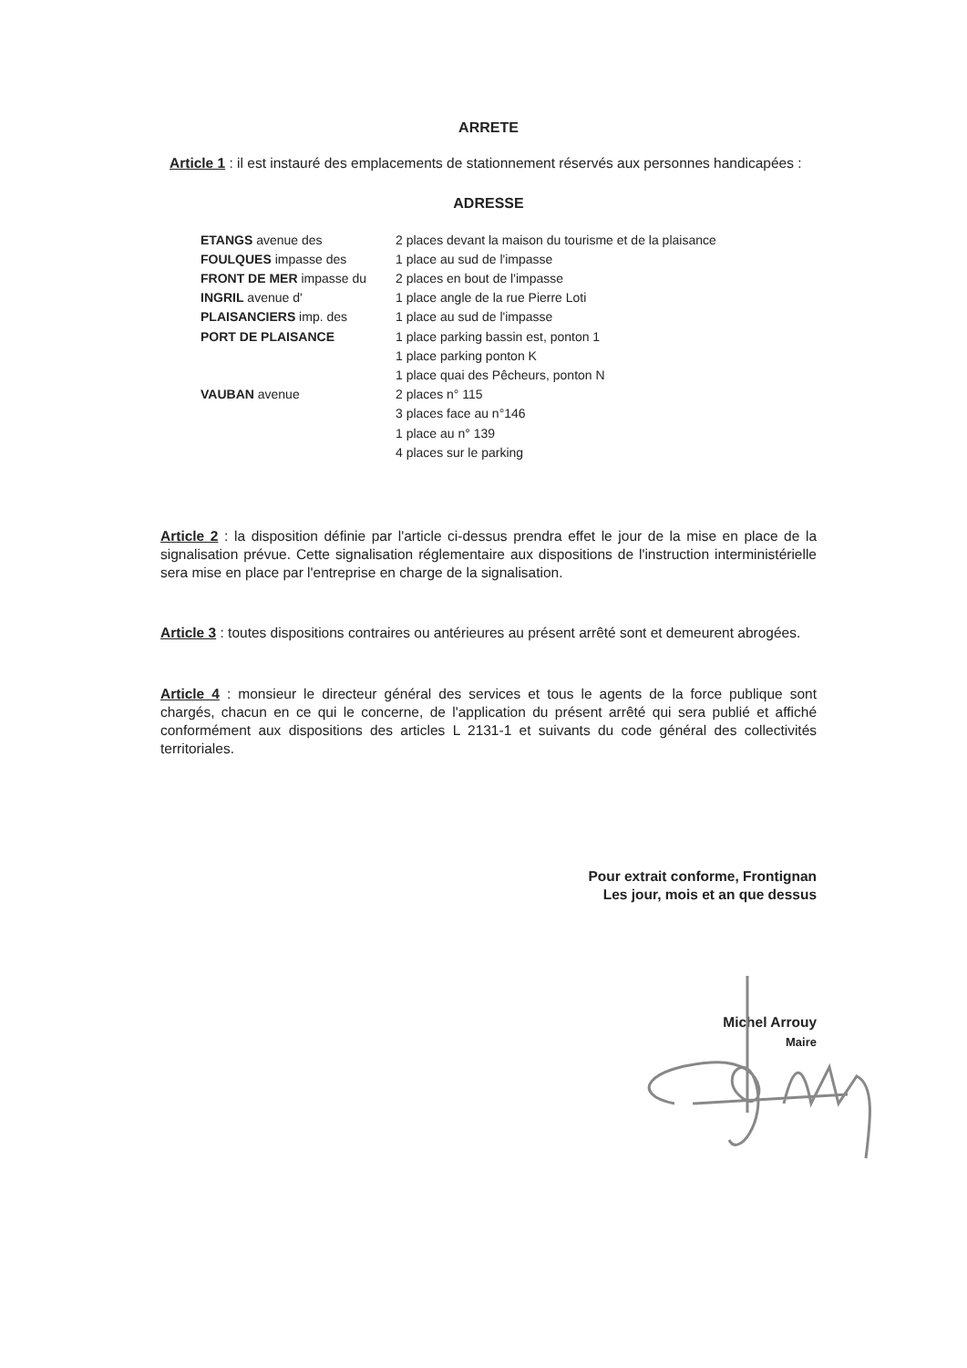ARRETE
Article 1 : il est instauré des emplacements de stationnement réservés aux personnes handicapées :
ADRESSE
| ETANGS avenue des | 2 places devant la maison du tourisme et de la plaisance |
| FOULQUES impasse des | 1 place au sud de l'impasse |
| FRONT DE MER impasse du | 2 places en bout de l'impasse |
| INGRIL avenue d' | 1 place angle de la rue Pierre Loti |
| PLAISANCIERS imp. des | 1 place au sud de l'impasse |
| PORT DE PLAISANCE | 1 place parking bassin est, ponton 1 |
| | 1 place parking ponton K |
| | 1 place quai des Pêcheurs, ponton N |
| VAUBAN avenue | 2 places n° 115 |
| | 3 places face au n°146 |
| | 1 place au n° 139 |
| | 4 places sur le parking |
Article 2 : la disposition définie par l'article ci-dessus prendra effet le jour de la mise en place de la signalisation prévue. Cette signalisation réglementaire aux dispositions de l'instruction interministérielle sera mise en place par l'entreprise en charge de la signalisation.
Article 3 : toutes dispositions contraires ou antérieures au présent arrêté sont et demeurent abrogées.
Article 4 : monsieur le directeur général des services et tous le agents de la force publique sont chargés, chacun en ce qui le concerne, de l'application du présent arrêté qui sera publié et affiché conformément aux dispositions des articles L 2131-1 et suivants du code général des collectivités territoriales.
Pour extrait conforme, Frontignan
Les jour, mois et an que dessus
Michel Arrouy
Maire